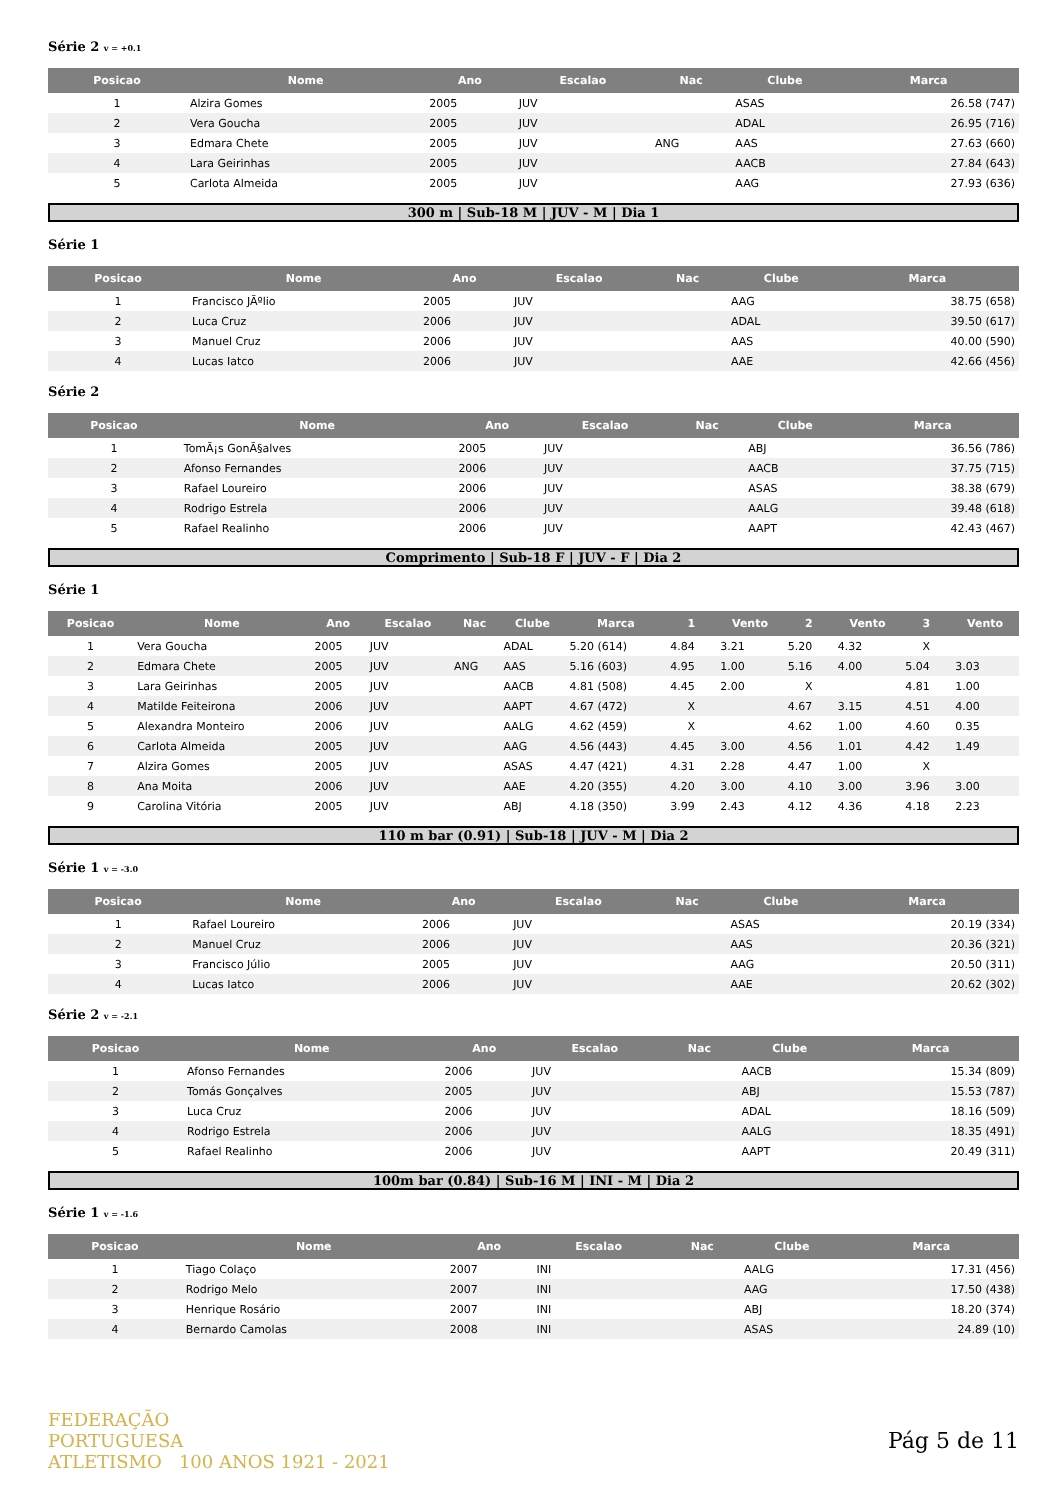Série 2 v = +0.1
| Posicao | Nome | Ano | Escalao | Nac | Clube | Marca |
| --- | --- | --- | --- | --- | --- | --- |
| 1 | Alzira Gomes | 2005 | JUV | | ASAS | 26.58 (747) |
| 2 | Vera Goucha | 2005 | JUV | | ADAL | 26.95 (716) |
| 3 | Edmara Chete | 2005 | JUV | ANG | AAS | 27.63 (660) |
| 4 | Lara Geirinhas | 2005 | JUV | | AACB | 27.84 (643) |
| 5 | Carlota Almeida | 2005 | JUV | | AAG | 27.93 (636) |
300 m | Sub-18 M | JUV - M | Dia 1
Série 1
| Posicao | Nome | Ano | Escalao | Nac | Clube | Marca |
| --- | --- | --- | --- | --- | --- | --- |
| 1 | Francisco JÃºlio | 2005 | JUV | | AAG | 38.75 (658) |
| 2 | Luca Cruz | 2006 | JUV | | ADAL | 39.50 (617) |
| 3 | Manuel Cruz | 2006 | JUV | | AAS | 40.00 (590) |
| 4 | Lucas Iatco | 2006 | JUV | | AAE | 42.66 (456) |
Série 2
| Posicao | Nome | Ano | Escalao | Nac | Clube | Marca |
| --- | --- | --- | --- | --- | --- | --- |
| 1 | TomÃ¡s GonÃ§alves | 2005 | JUV | | ABJ | 36.56 (786) |
| 2 | Afonso Fernandes | 2006 | JUV | | AACB | 37.75 (715) |
| 3 | Rafael Loureiro | 2006 | JUV | | ASAS | 38.38 (679) |
| 4 | Rodrigo Estrela | 2006 | JUV | | AALG | 39.48 (618) |
| 5 | Rafael Realinho | 2006 | JUV | | AAPT | 42.43 (467) |
Comprimento | Sub-18 F | JUV - F | Dia 2
Série 1
| Posicao | Nome | Ano | Escalao | Nac | Clube | Marca | 1 | Vento | 2 | Vento | 3 | Vento |
| --- | --- | --- | --- | --- | --- | --- | --- | --- | --- | --- | --- | --- |
| 1 | Vera Goucha | 2005 | JUV | | ADAL | 5.20 (614) | 4.84 | 3.21 | 5.20 | 4.32 | X | |
| 2 | Edmara Chete | 2005 | JUV | ANG | AAS | 5.16 (603) | 4.95 | 1.00 | 5.16 | 4.00 | 5.04 | 3.03 |
| 3 | Lara Geirinhas | 2005 | JUV | | AACB | 4.81 (508) | 4.45 | 2.00 | X | | 4.81 | 1.00 |
| 4 | Matilde Feiteirona | 2006 | JUV | | AAPT | 4.67 (472) | X | | 4.67 | 3.15 | 4.51 | 4.00 |
| 5 | Alexandra Monteiro | 2006 | JUV | | AALG | 4.62 (459) | X | | 4.62 | 1.00 | 4.60 | 0.35 |
| 6 | Carlota Almeida | 2005 | JUV | | AAG | 4.56 (443) | 4.45 | 3.00 | 4.56 | 1.01 | 4.42 | 1.49 |
| 7 | Alzira Gomes | 2005 | JUV | | ASAS | 4.47 (421) | 4.31 | 2.28 | 4.47 | 1.00 | X | |
| 8 | Ana Moita | 2006 | JUV | | AAE | 4.20 (355) | 4.20 | 3.00 | 4.10 | 3.00 | 3.96 | 3.00 |
| 9 | Carolina Vitória | 2005 | JUV | | ABJ | 4.18 (350) | 3.99 | 2.43 | 4.12 | 4.36 | 4.18 | 2.23 |
110 m bar (0.91) | Sub-18 | JUV - M | Dia 2
Série 1 v = -3.0
| Posicao | Nome | Ano | Escalao | Nac | Clube | Marca |
| --- | --- | --- | --- | --- | --- | --- |
| 1 | Rafael Loureiro | 2006 | JUV | | ASAS | 20.19 (334) |
| 2 | Manuel Cruz | 2006 | JUV | | AAS | 20.36 (321) |
| 3 | Francisco Júlio | 2005 | JUV | | AAG | 20.50 (311) |
| 4 | Lucas Iatco | 2006 | JUV | | AAE | 20.62 (302) |
Série 2 v = -2.1
| Posicao | Nome | Ano | Escalao | Nac | Clube | Marca |
| --- | --- | --- | --- | --- | --- | --- |
| 1 | Afonso Fernandes | 2006 | JUV | | AACB | 15.34 (809) |
| 2 | Tomás Gonçalves | 2005 | JUV | | ABJ | 15.53 (787) |
| 3 | Luca Cruz | 2006 | JUV | | ADAL | 18.16 (509) |
| 4 | Rodrigo Estrela | 2006 | JUV | | AALG | 18.35 (491) |
| 5 | Rafael Realinho | 2006 | JUV | | AAPT | 20.49 (311) |
100m bar (0.84) | Sub-16 M | INI - M | Dia 2
Série 1 v = -1.6
| Posicao | Nome | Ano | Escalao | Nac | Clube | Marca |
| --- | --- | --- | --- | --- | --- | --- |
| 1 | Tiago Colaço | 2007 | INI | | AALG | 17.31 (456) |
| 2 | Rodrigo Melo | 2007 | INI | | AAG | 17.50 (438) |
| 3 | Henrique Rosário | 2007 | INI | | ABJ | 18.20 (374) |
| 4 | Bernardo Camolas | 2008 | INI | | ASAS | 24.89 (10) |
FEDERAÇÃO
PORTUGUESA
ATLETISMO 100 ANOS 1921 - 2021
Pág 5 de 11